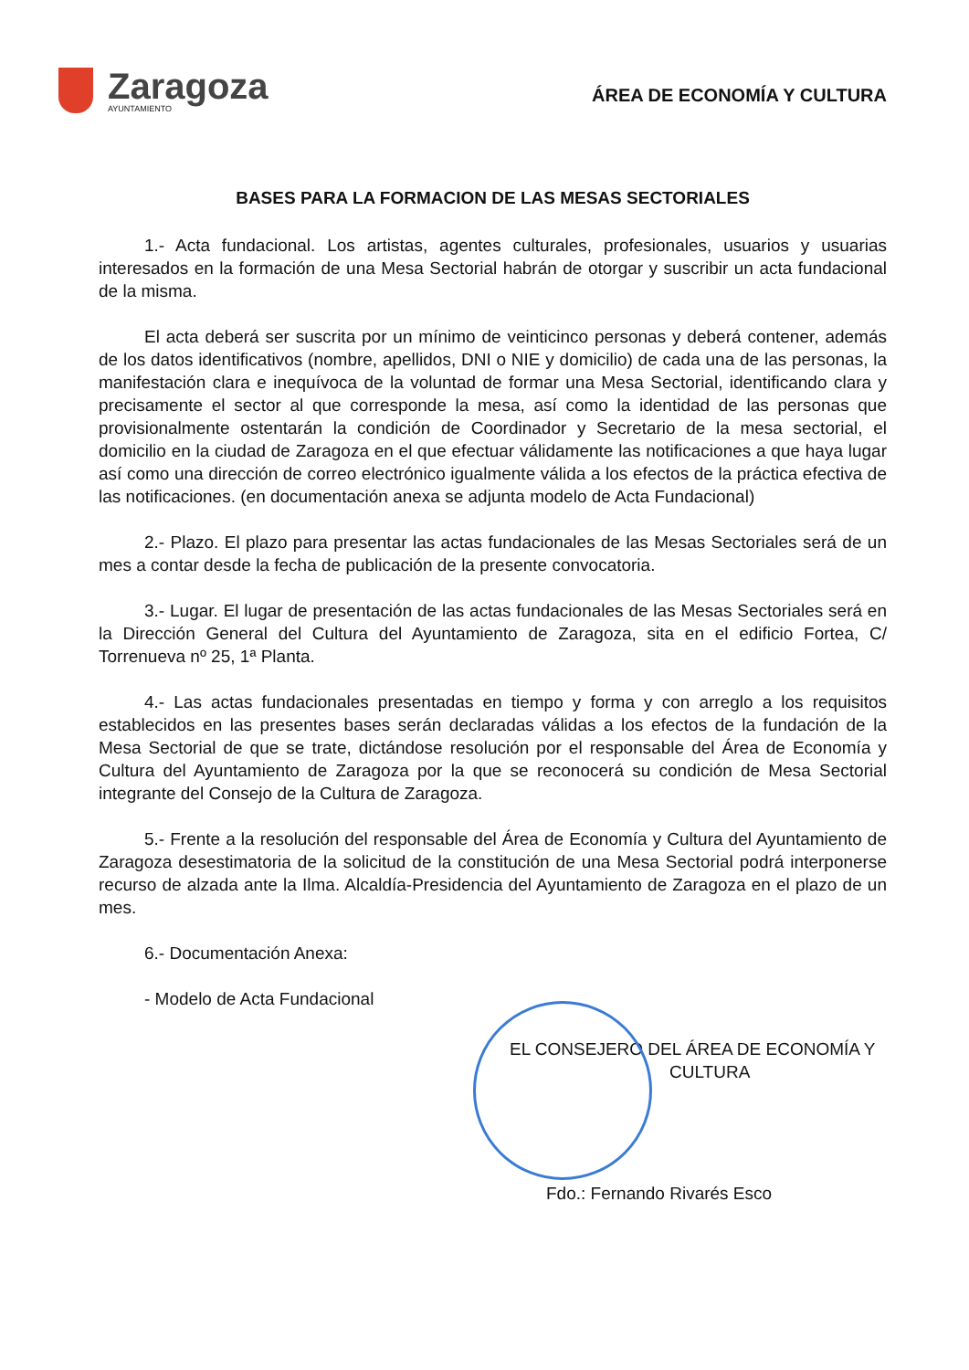Zaragoza
AYUNTAMIENTO
ÁREA DE ECONOMÍA Y CULTURA
BASES PARA LA FORMACION DE LAS MESAS SECTORIALES
1.- Acta fundacional. Los artistas, agentes culturales, profesionales, usuarios y usuarias interesados en la formación de una Mesa Sectorial habrán de otorgar y suscribir un acta fundacional de la misma.
El acta deberá ser suscrita por un mínimo de veinticinco personas y deberá contener, además de los datos identificativos (nombre, apellidos, DNI o NIE y domicilio) de cada una de las personas, la manifestación clara e inequívoca de la voluntad de formar una Mesa Sectorial, identificando clara y precisamente el sector al que corresponde la mesa, así como la identidad de las personas que provisionalmente ostentarán la condición de Coordinador y Secretario de la mesa sectorial, el domicilio en la ciudad de Zaragoza en el que efectuar válidamente las notificaciones a que haya lugar así como una dirección de correo electrónico igualmente válida a los efectos de la práctica efectiva de las notificaciones. (en documentación anexa se adjunta modelo de Acta Fundacional)
2.- Plazo. El plazo para presentar las actas fundacionales de las Mesas Sectoriales será de un mes a contar desde la fecha de publicación de la presente convocatoria.
3.- Lugar. El lugar de presentación de las actas fundacionales de las Mesas Sectoriales será en la Dirección General del Cultura del Ayuntamiento de Zaragoza, sita en el edificio Fortea, C/ Torrenueva nº 25, 1ª Planta.
4.- Las actas fundacionales presentadas en tiempo y forma y con arreglo a los requisitos establecidos en las presentes bases serán declaradas válidas a los efectos de la fundación de la Mesa Sectorial de que se trate, dictándose resolución por el responsable del Área de Economía y Cultura del Ayuntamiento de Zaragoza por la que se reconocerá su condición de Mesa Sectorial integrante del Consejo de la Cultura de Zaragoza.
5.- Frente a la resolución del responsable del Área de Economía y Cultura del Ayuntamiento de Zaragoza desestimatoria de la solicitud de la constitución de una Mesa Sectorial podrá interponerse recurso de alzada ante la Ilma. Alcaldía-Presidencia del Ayuntamiento de Zaragoza en el plazo de un mes.
6.- Documentación Anexa:
- Modelo de Acta Fundacional
EL CONSEJERO DEL ÁREA DE ECONOMÍA Y
CULTURA
Fdo.: Fernando Rivarés Esco